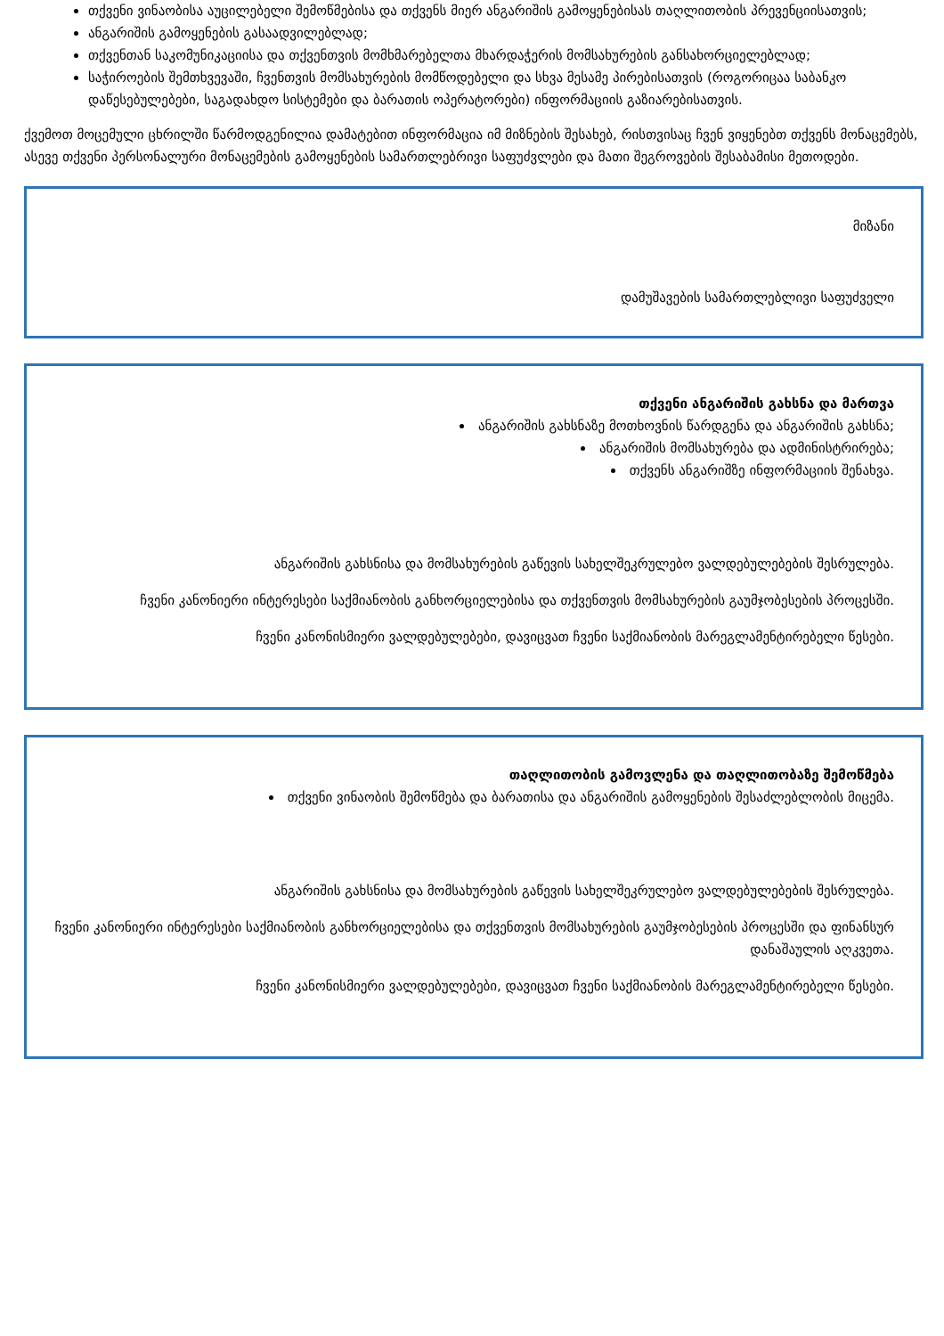თქვენი ვინაობისა აუცილებელი შემოწმებისა და თქვენს მიერ ანგარიშის გამოყენებისას თაღლითობის პრევენციისათვის;
ანგარიშის გამოყენების გასაადვილებლად;
თქვენთან საკომუნიკაციისა და თქვენთვის მომხმარებელთა მხარდაჭერის მომსახურების განსახორციელებლად;
საჭიროების შემთხვევაში, ჩვენთვის მომსახურების მომწოდებელი და სხვა მესამე პირებისათვის (როგორიცაა საბანკო დაწესებულებები, საგადახდო სისტემები და ბარათის ოპერატორები) ინფორმაციის გაზიარებისათვის.
ქვემოთ მოცემული ცხრილში წარმოდგენილია დამატებით ინფორმაცია იმ მიზნების შესახებ, რისთვისაც ჩვენ ვიყენებთ თქვენს მონაცემებს, ასევე თქვენი პერსონალური მონაცემების გამოყენების სამართლებრივი საფუძვლები და მათი შეგროვების შესაბამისი მეთოდები.
| მიზანი |
| დამუშავების სამართლებლივი საფუძველი |
| თქვენი ანგარიშის გახსნა და მართვა ანგარიშის გახსნაზე მოთხოვნის წარდგენა და ანგარიშის გახსნა; ანგარიშის მომსახურება და ადმინისტრირება; თქვენს ანგარიშზე ინფორმაციის შენახვა. ანგარიშის გახსნისა და მომსახურების გაწევის სახელშეკრულებო ვალდებულებების შესრულება. ჩვენი კანონიერი ინტერესები საქმიანობის განხორციელებისა და თქვენთვის მომსახურების გაუმჯობესების პროცესში. ჩვენი კანონისმიერი ვალდებულებები, დავიცვათ ჩვენი საქმიანობის მარეგლამენტირებელი წესები. |
| თაღლითობის გამოვლენა და თაღლითობაზე შემოწმება თქვენი ვინაობის შემოწმება და ბარათისა და ანგარიშის გამოყენების შესაძლებლობის მიცემა. ანგარიშის გახსნისა და მომსახურების გაწევის სახელშეკრულებო ვალდებულებების შესრულება. ჩვენი კანონიერი ინტერესები საქმიანობის განხორციელებისა და თქვენთვის მომსახურების გაუმჯობესების პროცესში და ფინანსურ დანაშაულის აღკვეთა. ჩვენი კანონისმიერი ვალდებულებები, დავიცვათ ჩვენი საქმიანობის მარეგლამენტირებელი წესები. |